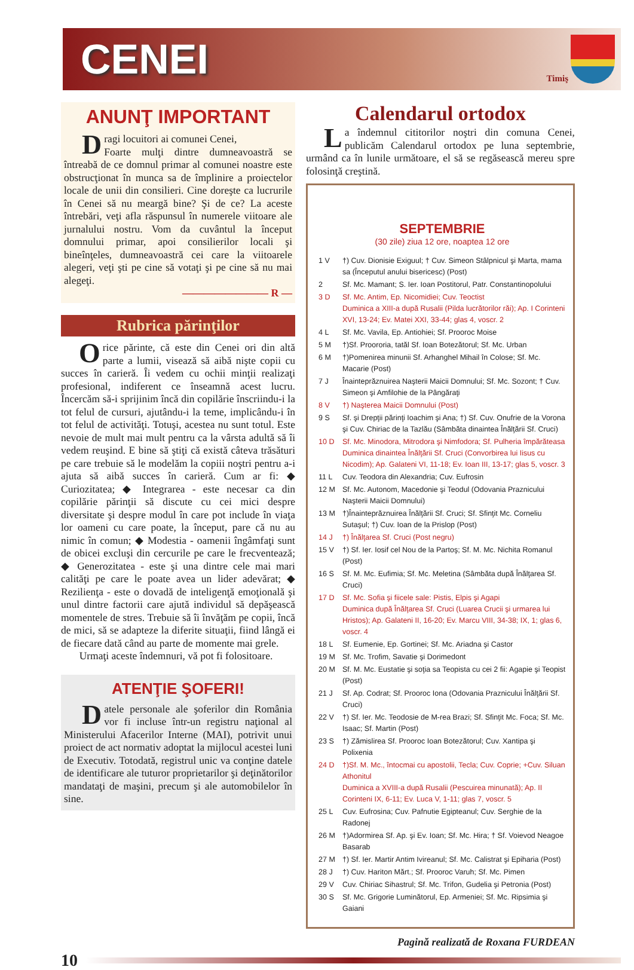CENEI
Timiş
ANUNŢ IMPORTANT
Dragi locuitori ai comunei Cenei,
Foarte mulţi dintre dumneavoastră se întreabă de ce domnul primar al comunei noastre este obstrucţionat în munca sa de împlinire a proiectelor locale de unii din consilieri. Cine doreşte ca lucrurile în Cenei să nu meargă bine? Şi de ce? La aceste întrebări, veţi afla răspunsul în numerele viitoare ale jurnalului nostru. Vom da cuvântul la început domnului primar, apoi consilierilor locali şi bineînţeles, dumneavoastră cei care la viitoarele alegeri, veţi şti pe cine să votaţi şi pe cine să nu mai alegeţi.
———————— R —
Rubrica părinţilor
Orice părinte, că este din Cenei ori din altă parte a lumii, visează să aibă nişte copii cu succes în carieră. Îi vedem cu ochii minţii realizaţi profesional, indiferent ce înseamnă acest lucru. Încercăm să-i sprijinim încă din copilărie înscriindu-i la tot felul de cursuri, ajutându-i la teme, implicându-i în tot felul de activităţi. Totuşi, acestea nu sunt totul. Este nevoie de mult mai mult pentru ca la vârsta adultă să îi vedem reuşind. E bine să ştiţi că există câteva trăsături pe care trebuie să le modelăm la copiii noştri pentru a-i ajuta să aibă succes în carieră. Cum ar fi: ◆ Curiozitatea; ◆ Integrarea - este necesar ca din copilărie părinţii să discute cu cei mici despre diversitate şi despre modul în care pot include în viaţa lor oameni cu care poate, la început, pare că nu au nimic în comun; ◆ Modestia - oamenii îngâmfaţi sunt de obicei excluşi din cercurile pe care le frecventează; ◆ Generozitatea - este şi una dintre cele mai mari calităţi pe care le poate avea un lider adevărat; ◆ Rezilienţa - este o dovadă de inteligenţă emoţională şi unul dintre factorii care ajută individul să depăşească momentele de stres. Trebuie să îi învăţăm pe copii, încă de mici, să se adapteze la diferite situaţii, fiind lângă ei de fiecare dată când au parte de momente mai grele.
Urmaţi aceste îndemnuri, vă pot fi folositoare.
ATENŢIE ŞOFERI!
Datele personale ale şoferilor din România vor fi incluse într-un registru naţional al Ministerului Afacerilor Interne (MAI), potrivit unui proiect de act normativ adoptat la mijlocul acestei luni de Executiv. Totodată, registrul unic va conţine datele de identificare ale tuturor proprietarilor şi deţinătorilor mandataţi de maşini, precum şi ale automobilelor în sine.
Calendarul ortodox
La îndemnul cititorilor noştri din comuna Cenei, publicăm Calendarul ortodox pe luna septembrie, urmând ca în lunile următoare, el să se regăsească mereu spre folosinţă creştină.
SEPTEMBRIE
(30 zile) ziua 12 ore, noaptea 12 ore
| 1 V | †) Cuv. Dionisie Exiguul; † Cuv. Simeon Stâlpnicul şi Marta, mama sa (Începutul anului bisericesc) (Post) |
| 2 | Sf. Mc. Mamant; S. Ier. Ioan Postitorul, Patr. Constantinopolului |
| 3 D | Sf. Mc. Antim, Ep. Nicomidiei; Cuv. Teoctist Duminica a XIII-a după Rusalii (Pilda lucrătorilor răi); Ap. I Corinteni XVI, 13-24; Ev. Matei XXI, 33-44; glas 4, voscr. 2 |
| 4 L | Sf. Mc. Vavila, Ep. Antiohiei; Sf. Prooroc Moise |
| 5 M | †)Sf. Proororia, tatăl Sf. Ioan Botezătorul; Sf. Mc. Urban |
| 6 M | †)Pomenirea minunii Sf. Arhanghel Mihail în Colose; Sf. Mc. Macarie (Post) |
| 7 J | Înainteprăznuirea Naşterii Maicii Domnului; Sf. Mc. Sozont; † Cuv. Simeon şi Amfilohie de la Pângăraţi |
| 8 V | †) Naşterea Maicii Domnului (Post) |
| 9 S | Sf. şi Drepţii părinţi Ioachim şi Ana; †) Sf. Cuv. Onufrie de la Vorona şi Cuv. Chiriac de la Tazlău (Sâmbăta dinaintea Înălţării Sf. Cruci) |
| 10 D | Sf. Mc. Minodora, Mitrodora şi Nimfodora; Sf. Pulheria împărăteasa Duminica dinaintea Înălţării Sf. Cruci (Convorbirea lui Iisus cu Nicodim); Ap. Galateni VI, 11-18; Ev. Ioan III, 13-17; glas 5, voscr. 3 |
| 11 L | Cuv. Teodora din Alexandria; Cuv. Eufrosin |
| 12 M | Sf. Mc. Autonom, Macedonie şi Teodul (Odovania Praznicului Naşterii Maicii Domnului) |
| 13 M | †)Înainteprăznuirea Înălţării Sf. Cruci; Sf. Sfinţit Mc. Corneliu Sutaşul; †) Cuv. Ioan de la Prislop (Post) |
| 14 J | †) Înălţarea Sf. Cruci (Post negru) |
| 15 V | †) Sf. Ier. Iosif cel Nou de la Partoş; Sf. M. Mc. Nichita Romanul (Post) |
| 16 S | Sf. M. Mc. Eufimia; Sf. Mc. Meletina (Sâmbăta după Înălţarea Sf. Cruci) |
| 17 D | Sf. Mc. Sofia şi fiicele sale: Pistis, Elpis şi Agapi Duminica după Înălţarea Sf. Cruci (Luarea Crucii şi urmarea lui Hristos); Ap. Galateni II, 16-20; Ev. Marcu VIII, 34-38; IX, 1; glas 6, voscr. 4 |
| 18 L | Sf. Eumenie, Ep. Gortinei; Sf. Mc. Ariadna şi Castor |
| 19 M | Sf. Mc. Trofim, Savatie şi Dorimedont |
| 20 M | Sf. M. Mc. Eustatie şi soţia sa Teopista cu cei 2 fii: Agapie şi Teopist (Post) |
| 21 J | Sf. Ap. Codrat; Sf. Prooroc Iona (Odovania Praznicului Înălţării Sf. Cruci) |
| 22 V | †) Sf. Ier. Mc. Teodosie de M-rea Brazi; Sf. Sfinţit Mc. Foca; Sf. Mc. Isaac; Sf. Martin (Post) |
| 23 S | †) Zămislirea Sf. Prooroc Ioan Botezătorul; Cuv. Xantipa şi Polixenia |
| 24 D | †)Sf. M. Mc., întocmai cu apostolii, Tecla; Cuv. Coprie; +Cuv. Siluan Athonitul Duminica a XVIII-a după Rusalii (Pescuirea minunată); Ap. II Corinteni IX, 6-11; Ev. Luca V, 1-11; glas 7, voscr. 5 |
| 25 L | Cuv. Eufrosina; Cuv. Pafnutie Egipteanul; Cuv. Serghie de la Radonej |
| 26 M | †)Adormirea Sf. Ap. şi Ev. Ioan; Sf. Mc. Hira; † Sf. Voievod Neagoe Basarab |
| 27 M | †) Sf. Ier. Martir Antim Ivireanul; Sf. Mc. Calistrat şi Epiharia (Post) |
| 28 J | †) Cuv. Hariton Mărt.; Sf. Prooroc Varuh; Sf. Mc. Pimen |
| 29 V | Cuv. Chiriac Sihastrul; Sf. Mc. Trifon, Gudelia şi Petronia (Post) |
| 30 S | Sf. Mc. Grigorie Luminătorul, Ep. Armeniei; Sf. Mc. Ripsimia şi Gaiani |
Pagină realizată de Roxana FURDEAN
10